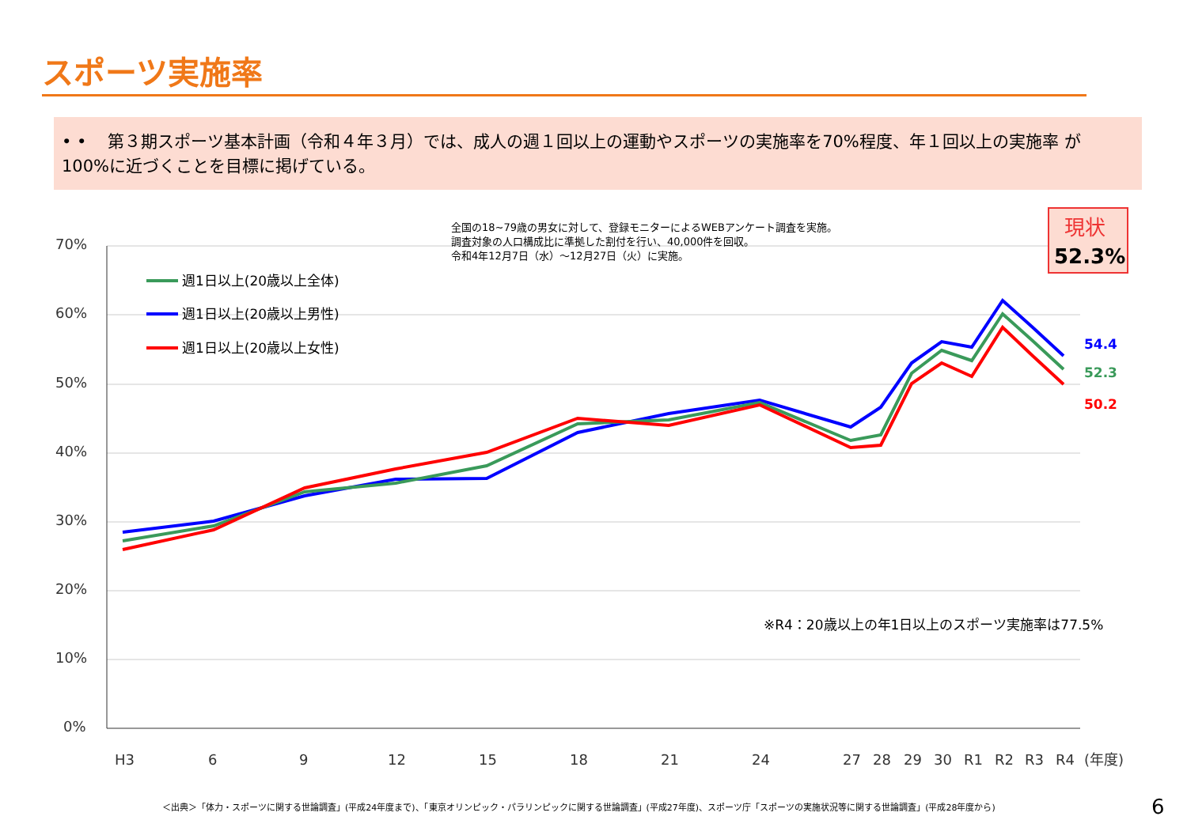スポーツ実施率
• • 第３期スポーツ基本計画（令和４年３月）では、成人の週１回以上の運動やスポーツの実施率を70%程度、年１回以上の実施率 が100%に近づくことを目標に掲げている。
70%
60%
50%
40%
30%
20%
10%
0%
全国の18~79歳の男女に対して、登録モニターによるWEBアンケート調査を実施。
調査対象の人口構成比に準拠した割付を行い、40,000件を回収。
令和4年12月7日（水）～12月27日（火）に実施。
現状
52.3%
週1日以上(20歳以上全体)
週1日以上(20歳以上男性)
週1日以上(20歳以上女性)
54.4
52.3
50.2
※R4：20歳以上の年1日以上のスポーツ実施率は77.5%
H3
6
9
12
15
18
21
24
27
28
29
30
R1
R2
R3
R4
(年度)
＜出典＞「体力・スポーツに関する世論調査」(平成24年度まで)、「東京オリンピック・パラリンピックに関する世論調査」(平成27年度)、スポーツ庁「スポーツの実施状況等に関する世論調査」(平成28年度から)
6